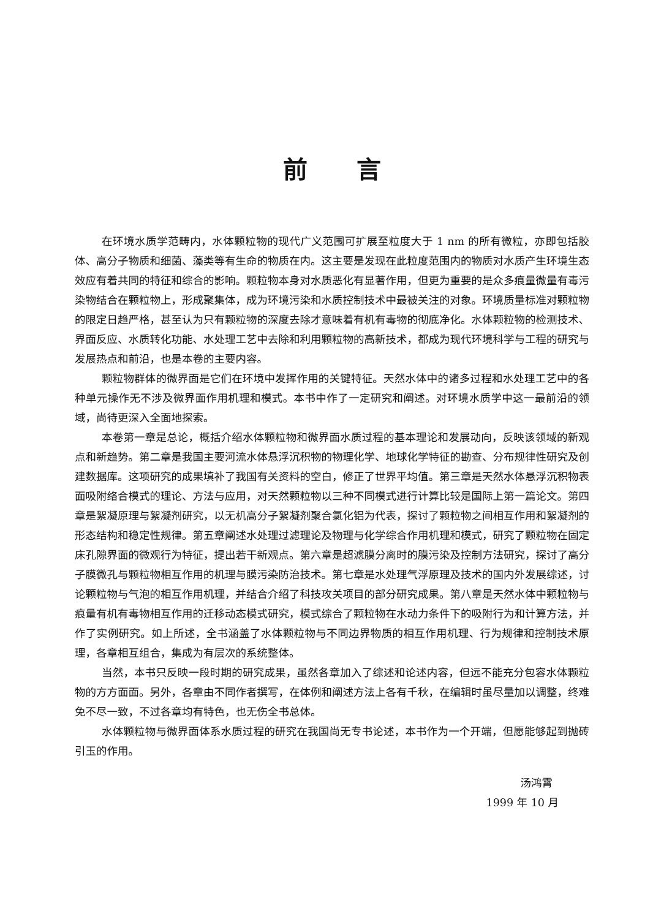前言
在环境水质学范畴内，水体颗粒物的现代广义范围可扩展至粒度大于 1 nm 的所有微粒，亦即包括胶体、高分子物质和细菌、藻类等有生命的物质在内。这主要是发现在此粒度范围内的物质对水质产生环境生态效应有着共同的特征和综合的影响。颗粒物本身对水质恶化有显著作用，但更为重要的是众多痕量微量有毒污染物结合在颗粒物上，形成聚集体，成为环境污染和水质控制技术中最被关注的对象。环境质量标准对颗粒物的限定日趋严格，甚至认为只有颗粒物的深度去除才意味着有机有毒物的彻底净化。水体颗粒物的检测技术、界面反应、水质转化功能、水处理工艺中去除和利用颗粒物的高新技术，都成为现代环境科学与工程的研究与发展热点和前沿，也是本卷的主要内容。
颗粒物群体的微界面是它们在环境中发挥作用的关键特征。天然水体中的诸多过程和水处理工艺中的各种单元操作无不涉及微界面作用机理和模式。本书中作了一定研究和阐述。对环境水质学中这一最前沿的领域，尚待更深入全面地探索。
本卷第一章是总论，概括介绍水体颗粒物和微界面水质过程的基本理论和发展动向，反映该领域的新观点和新趋势。第二章是我国主要河流水体悬浮沉积物的物理化学、地球化学特征的勘查、分布规律性研究及创建数据库。这项研究的成果填补了我国有关资料的空白，修正了世界平均值。第三章是天然水体悬浮沉积物表面吸附络合模式的理论、方法与应用，对天然颗粒物以三种不同模式进行计算比较是国际上第一篇论文。第四章是絮凝原理与絮凝剂研究，以无机高分子絮凝剂聚合氯化铝为代表，探讨了颗粒物之间相互作用和絮凝剂的形态结构和稳定性规律。第五章阐述水处理过滤理论及物理与化学综合作用机理和模式，研究了颗粒物在固定床孔隙界面的微观行为特征，提出若干新观点。第六章是超滤膜分离时的膜污染及控制方法研究，探讨了高分子膜微孔与颗粒物相互作用的机理与膜污染防治技术。第七章是水处理气浮原理及技术的国内外发展综述，讨论颗粒物与气泡的相互作用机理，并结合介绍了科技攻关项目的部分研究成果。第八章是天然水体中颗粒物与痕量有机有毒物相互作用的迁移动态模式研究，模式综合了颗粒物在水动力条件下的吸附行为和计算方法，并作了实例研究。如上所述，全书涵盖了水体颗粒物与不同边界物质的相互作用机理、行为规律和控制技术原理，各章相互组合，集成为有层次的系统整体。
当然，本书只反映一段时期的研究成果，虽然各章加入了综述和论述内容，但远不能充分包容水体颗粒物的方方面面。另外，各章由不同作者撰写，在体例和阐述方法上各有千秋，在编辑时虽尽量加以调整，终难免不尽一致，不过各章均有特色，也无伤全书总体。
水体颗粒物与微界面体系水质过程的研究在我国尚无专书论述，本书作为一个开端，但愿能够起到抛砖引玉的作用。
汤鸿霄
1999 年 10 月